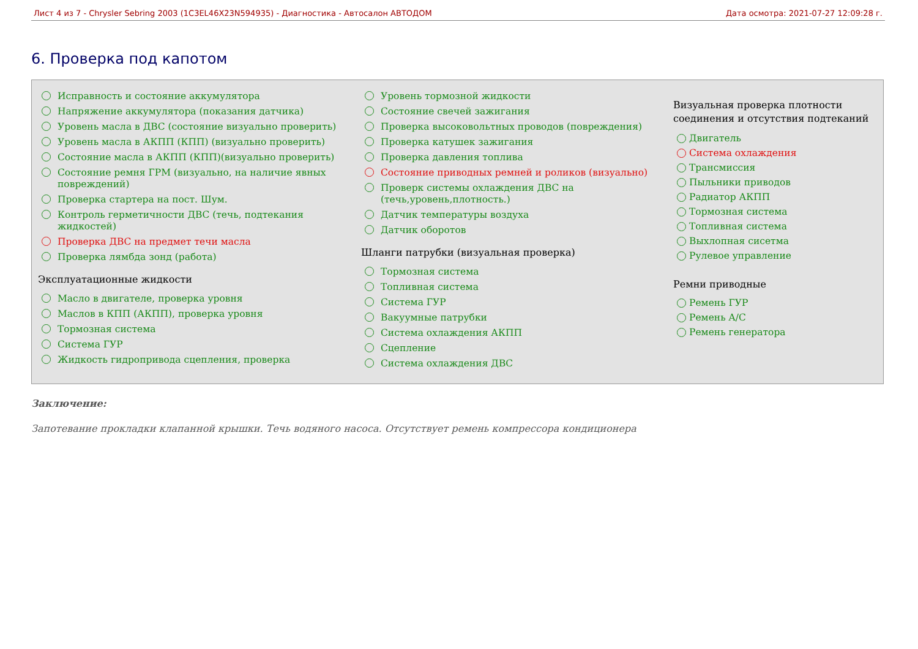Лист 4 из 7 - Chrysler Sebring 2003 (1C3EL46X23N594935) - Диагностика - Автосалон АВТОДОМ Дата осмотра: 2021-07-27 12:09:28 г.
6. Проверка под капотом
Исправность и состояние аккумулятора
Напряжение аккумулятора (показания датчика)
Уровень масла в ДВС (состояние визуально проверить)
Уровень масла в АКПП (КПП) (визуально проверить)
Состояние масла в АКПП (КПП)(визуально проверить)
Состояние ремня ГРМ (визуально, на наличие явных повреждений)
Проверка стартера на пост. Шум.
Контроль герметичности ДВС (течь, подтекания жидкостей)
Проверка ДВС на предмет течи масла
Проверка лямбда зонд (работа)
Эксплуатационные жидкости
Масло в двигателе, проверка уровня
Маслов в КПП (АКПП), проверка уровня
Тормозная система
Система ГУР
Жидкость гидропривода сцепления, проверка
Уровень тормозной жидкости
Состояние свечей зажигания
Проверка высоковольтных проводов (повреждения)
Проверка катушек зажигания
Проверка давления топлива
Состояние приводных ремней и роликов (визуально)
Проверк системы охлаждения ДВС на (течь,уровень,плотность.)
Датчик температуры воздуха
Датчик оборотов
Шланги патрубки (визуальная проверка)
Тормозная система
Топливная система
Система ГУР
Вакуумные патрубки
Система охлаждения АКПП
Сцепление
Система охлаждения ДВС
Визуальная проверка плотности соединения и отсутствия подтеканий
Двигатель
Система охлаждения
Трансмиссия
Пыльники приводов
Радиатор АКПП
Тормозная система
Топливная система
Выхлопная сисетма
Рулевое управление
Ремни приводные
Ремень ГУР
Ремень A/C
Ремень генератора
Заключение:
Запотевание прокладки клапанной крышки. Течь водяного насоса. Отсутствует ремень компрессора кондиционера